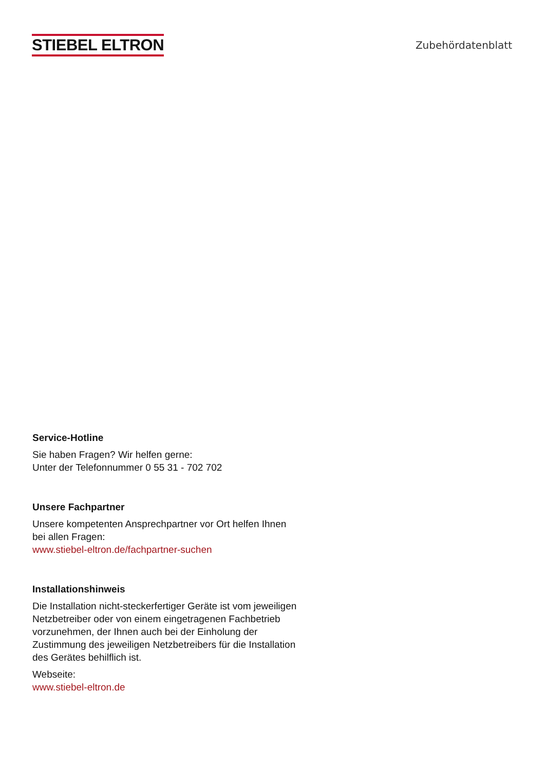STIEBEL ELTRON
Zubehördatenblatt
Service-Hotline
Sie haben Fragen? Wir helfen gerne:
Unter der Telefonnummer 0 55 31 - 702 702
Unsere Fachpartner
Unsere kompetenten Ansprechpartner vor Ort helfen Ihnen bei allen Fragen:
www.stiebel-eltron.de/fachpartner-suchen
Installationshinweis
Die Installation nicht-steckerfertiger Geräte ist vom jeweiligen Netzbetreiber oder von einem eingetragenen Fachbetrieb vorzunehmen, der Ihnen auch bei der Einholung der Zustimmung des jeweiligen Netzbetreibers für die Installation des Gerätes behilflich ist.
Webseite:
www.stiebel-eltron.de